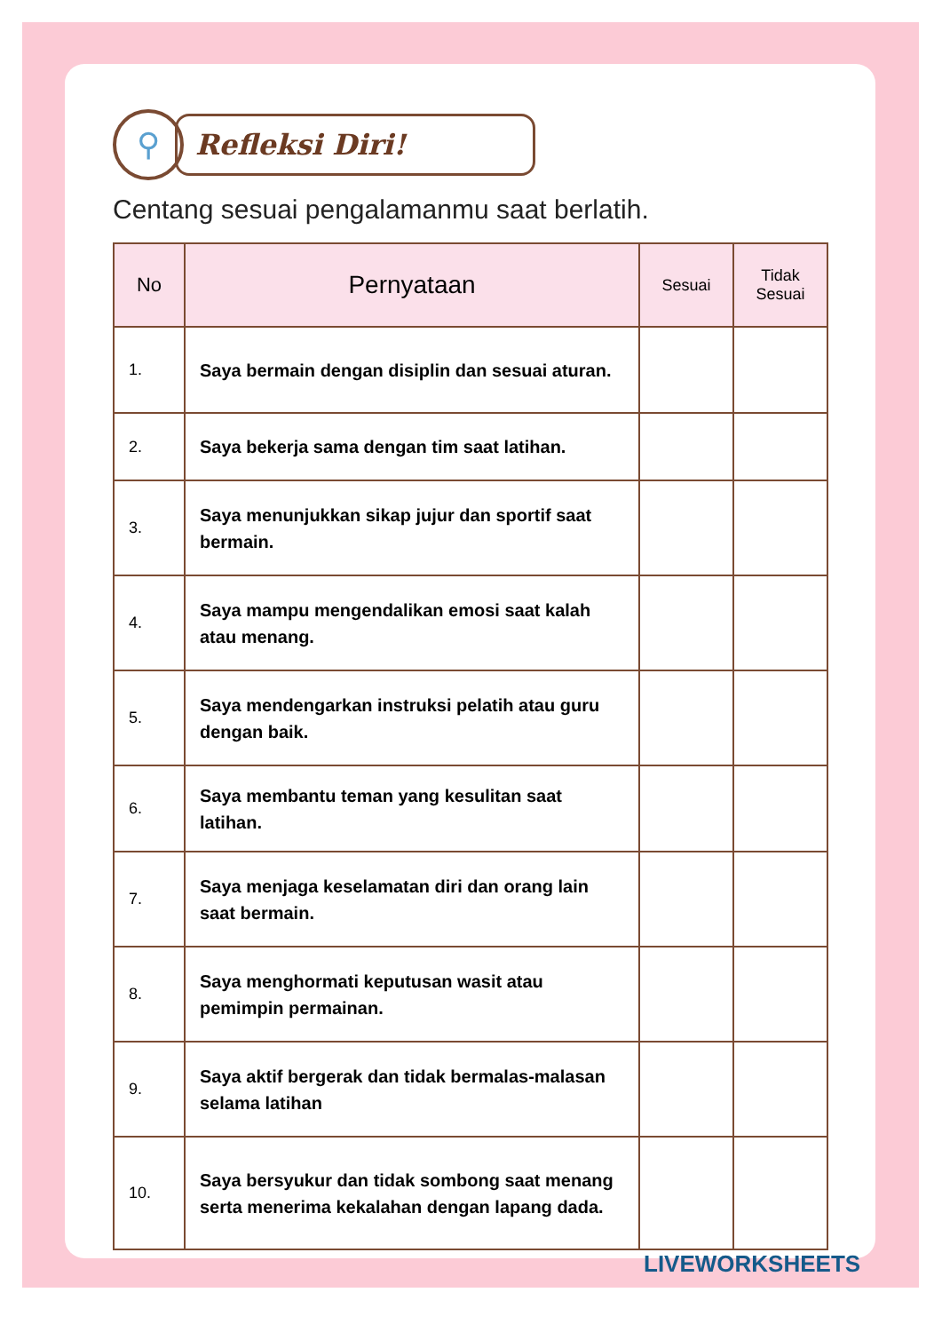⚲
Refleksi Diri!
Centang sesuai pengalamanmu saat berlatih.
| No | Pernyataan | Sesuai | Tidak Sesuai |
| --- | --- | --- | --- |
| 1. | Saya bermain dengan disiplin dan sesuai aturan. | | |
| 2. | Saya bekerja sama dengan tim saat latihan. | | |
| 3. | Saya menunjukkan sikap jujur dan sportif saat bermain. | | |
| 4. | Saya mampu mengendalikan emosi saat kalah atau menang. | | |
| 5. | Saya mendengarkan instruksi pelatih atau guru dengan baik. | | |
| 6. | Saya membantu teman yang kesulitan saat latihan. | | |
| 7. | Saya menjaga keselamatan diri dan orang lain saat bermain. | | |
| 8. | Saya menghormati keputusan wasit atau pemimpin permainan. | | |
| 9. | Saya aktif bergerak dan tidak bermalas-malasan selama latihan | | |
| 10. | Saya bersyukur dan tidak sombong saat menang serta menerima kekalahan dengan lapang dada. | | |
LIVEWORKSHEETS